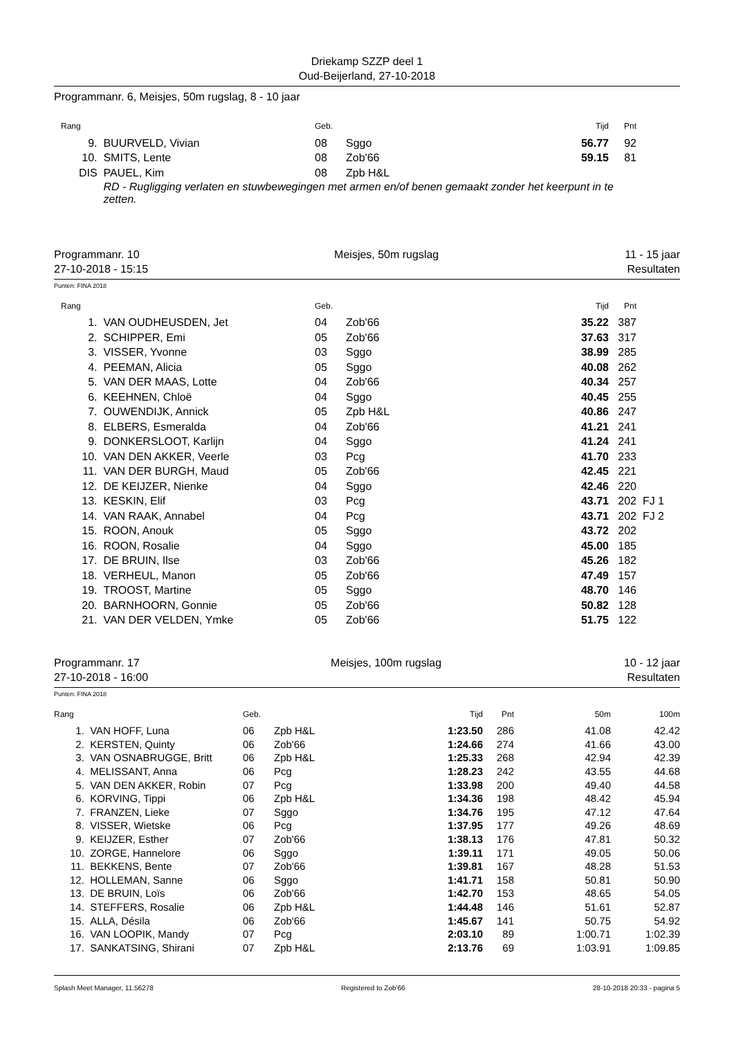Driekamp SZZP deel 1
Oud-Beijerland, 27-10-2018
Programmanr. 6, Meisjes, 50m rugslag, 8 - 10 jaar
| Rang | | Geb. | | Tijd | Pnt | |
| --- | --- | --- | --- | --- | --- | --- |
| 9. | BUURVELD, Vivian | 08 | Sggo | 56.77 | 92 | |
| 10. | SMITS, Lente | 08 | Zob'66 | 59.15 | 81 | |
| DIS | PAUEL, Kim | 08 | Zpb H&L | | | |
| | RD - Rugligging verlaten en stuwbewegingen met armen en/of benen gemaakt zonder het keerpunt in te zetten. | | | | | |
Programmanr. 10
27-10-2018 - 15:15 Meisjes, 50m rugslag 11 - 15 jaar
Resultaten
Punten: FINA 2018
| Rang | | Geb. | | Tijd | Pnt | |
| --- | --- | --- | --- | --- | --- | --- |
| 1. | VAN OUDHEUSDEN, Jet | 04 | Zob'66 | 35.22 | 387 | |
| 2. | SCHIPPER, Emi | 05 | Zob'66 | 37.63 | 317 | |
| 3. | VISSER, Yvonne | 03 | Sggo | 38.99 | 285 | |
| 4. | PEEMAN, Alicia | 05 | Sggo | 40.08 | 262 | |
| 5. | VAN DER MAAS, Lotte | 04 | Zob'66 | 40.34 | 257 | |
| 6. | KEEHNEN, Chloë | 04 | Sggo | 40.45 | 255 | |
| 7. | OUWENDIJK, Annick | 05 | Zpb H&L | 40.86 | 247 | |
| 8. | ELBERS, Esmeralda | 04 | Zob'66 | 41.21 | 241 | |
| 9. | DONKERSLOOT, Karlijn | 04 | Sggo | 41.24 | 241 | |
| 10. | VAN DEN AKKER, Veerle | 03 | Pcg | 41.70 | 233 | |
| 11. | VAN DER BURGH, Maud | 05 | Zob'66 | 42.45 | 221 | |
| 12. | DE KEIJZER, Nienke | 04 | Sggo | 42.46 | 220 | |
| 13. | KESKIN, Elif | 03 | Pcg | 43.71 | 202 | FJ 1 |
| 14. | VAN RAAK, Annabel | 04 | Pcg | 43.71 | 202 | FJ 2 |
| 15. | ROON, Anouk | 05 | Sggo | 43.72 | 202 | |
| 16. | ROON, Rosalie | 04 | Sggo | 45.00 | 185 | |
| 17. | DE BRUIN, Ilse | 03 | Zob'66 | 45.26 | 182 | |
| 18. | VERHEUL, Manon | 05 | Zob'66 | 47.49 | 157 | |
| 19. | TROOST, Martine | 05 | Sggo | 48.70 | 146 | |
| 20. | BARNHOORN, Gonnie | 05 | Zob'66 | 50.82 | 128 | |
| 21. | VAN DER VELDEN, Ymke | 05 | Zob'66 | 51.75 | 122 | |
Programmanr. 17
27-10-2018 - 16:00 Meisjes, 100m rugslag 10 - 12 jaar
Resultaten
Punten: FINA 2018
| Rang | | Geb. | | Tijd | Pnt | 50m | 100m |
| --- | --- | --- | --- | --- | --- | --- | --- |
| 1. | VAN HOFF, Luna | 06 | Zpb H&L | 1:23.50 | 286 | 41.08 | 42.42 |
| 2. | KERSTEN, Quinty | 06 | Zob'66 | 1:24.66 | 274 | 41.66 | 43.00 |
| 3. | VAN OSNABRUGGE, Britt | 06 | Zpb H&L | 1:25.33 | 268 | 42.94 | 42.39 |
| 4. | MELISSANT, Anna | 06 | Pcg | 1:28.23 | 242 | 43.55 | 44.68 |
| 5. | VAN DEN AKKER, Robin | 07 | Pcg | 1:33.98 | 200 | 49.40 | 44.58 |
| 6. | KORVING, Tippi | 06 | Zpb H&L | 1:34.36 | 198 | 48.42 | 45.94 |
| 7. | FRANZEN, Lieke | 07 | Sggo | 1:34.76 | 195 | 47.12 | 47.64 |
| 8. | VISSER, Wietske | 06 | Pcg | 1:37.95 | 177 | 49.26 | 48.69 |
| 9. | KEIJZER, Esther | 07 | Zob'66 | 1:38.13 | 176 | 47.81 | 50.32 |
| 10. | ZORGE, Hannelore | 06 | Sggo | 1:39.11 | 171 | 49.05 | 50.06 |
| 11. | BEKKENS, Bente | 07 | Zob'66 | 1:39.81 | 167 | 48.28 | 51.53 |
| 12. | HOLLEMAN, Sanne | 06 | Sggo | 1:41.71 | 158 | 50.81 | 50.90 |
| 13. | DE BRUIN, Loïs | 06 | Zob'66 | 1:42.70 | 153 | 48.65 | 54.05 |
| 14. | STEFFERS, Rosalie | 06 | Zpb H&L | 1:44.48 | 146 | 51.61 | 52.87 |
| 15. | ALLA, Désila | 06 | Zob'66 | 1:45.67 | 141 | 50.75 | 54.92 |
| 16. | VAN LOOPIK, Mandy | 07 | Pcg | 2:03.10 | 89 | 1:00.71 | 1:02.39 |
| 17. | SANKATSING, Shirani | 07 | Zpb H&L | 2:13.76 | 69 | 1:03.91 | 1:09.85 |
Splash Meet Manager, 11.56278 Registered to Zob'66 28-10-2018 20:33 - pagina 5